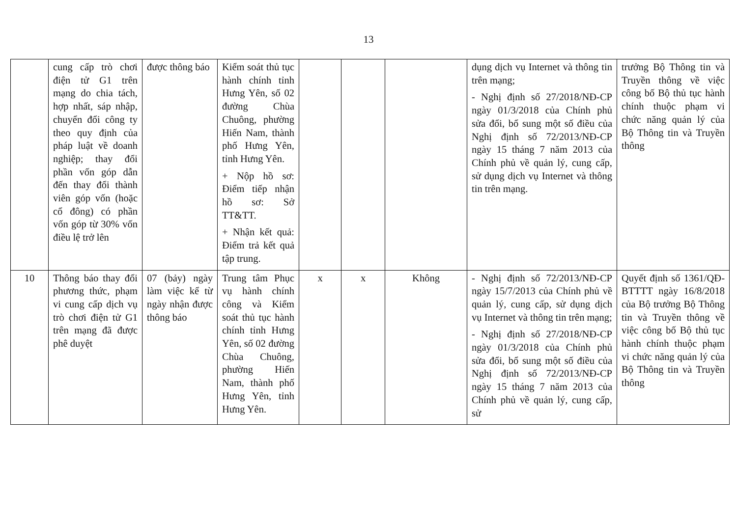13
| | cung cấp trò chơi điện tử G1 trên mạng do chia tách, hợp nhất, sáp nhập, chuyển đổi công ty theo quy định của pháp luật về doanh nghiệp; thay đổi phần vốn góp dẫn đến thay đổi thành viên góp vốn (hoặc cổ đông) có phần vốn góp từ 30% vốn điều lệ trở lên | được thông báo | Kiểm soát thủ tục hành chính tỉnh Hưng Yên, số 02 đường Chùa Chuông, phường Hiến Nam, thành phố Hưng Yên, tỉnh Hưng Yên. + Nộp hồ sơ: Điểm tiếp nhận hồ sơ: Sở TT&TT. + Nhận kết quả: Điểm trả kết quả tập trung. | | | | dụng dịch vụ Internet và thông tin trên mạng; - Nghị định số 27/2018/NĐ-CP ngày 01/3/2018 của Chính phủ sửa đổi, bổ sung một số điều của Nghị định số 72/2013/NĐ-CP ngày 15 tháng 7 năm 2013 của Chính phủ về quản lý, cung cấp, sử dụng dịch vụ Internet và thông tin trên mạng. | trưởng Bộ Thông tin và Truyền thông về việc công bố Bộ thủ tục hành chính thuộc phạm vi chức năng quản lý của Bộ Thông tin và Truyền thông |
| 10 | Thông báo thay đổi phương thức, phạm vi cung cấp dịch vụ trò chơi điện tử G1 trên mạng đã được phê duyệt | 07 (bảy) ngày làm việc kể từ ngày nhận được thông báo | Trung tâm Phục vụ hành chính công và Kiểm soát thủ tục hành chính tỉnh Hưng Yên, số 02 đường Chùa Chuông, phường Hiến Nam, thành phố Hưng Yên, tỉnh Hưng Yên. | x | x | Không | - Nghị định số 72/2013/NĐ-CP ngày 15/7/2013 của Chính phủ về quản lý, cung cấp, sử dụng dịch vụ Internet và thông tin trên mạng; - Nghị định số 27/2018/NĐ-CP ngày 01/3/2018 của Chính phủ sửa đổi, bổ sung một số điều của Nghị định số 72/2013/NĐ-CP ngày 15 tháng 7 năm 2013 của Chính phủ về quản lý, cung cấp, sử | Quyết định số 1361/QĐ-BTTTT ngày 16/8/2018 của Bộ trưởng Bộ Thông tin và Truyền thông về việc công bố Bộ thủ tục hành chính thuộc phạm vi chức năng quản lý của Bộ Thông tin và Truyền thông |